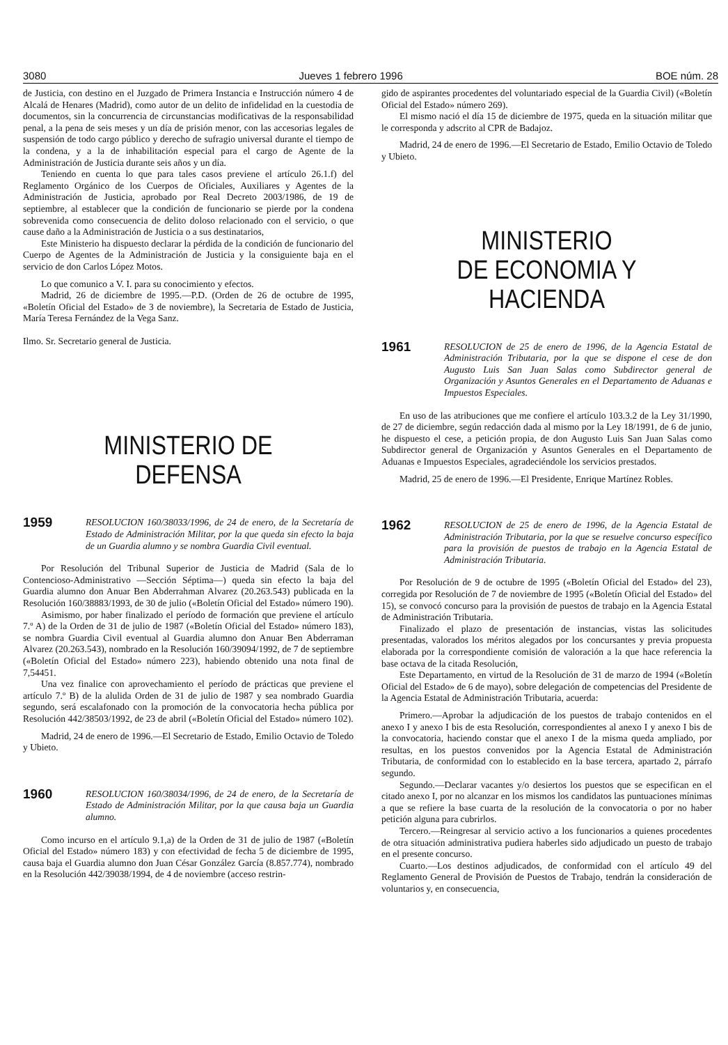3080 Jueves 1 febrero 1996 BOE núm. 28
de Justicia, con destino en el Juzgado de Primera Instancia e Instrucción número 4 de Alcalá de Henares (Madrid), como autor de un delito de infidelidad en la cuestodia de documentos, sin la concurrencia de circunstancias modificativas de la responsabilidad penal, a la pena de seis meses y un día de prisión menor, con las accesorias legales de suspensión de todo cargo público y derecho de sufragio universal durante el tiempo de la condena, y a la de inhabilitación especial para el cargo de Agente de la Administración de Justicia durante seis años y un día.
Teniendo en cuenta lo que para tales casos previene el artículo 26.1.f) del Reglamento Orgánico de los Cuerpos de Oficiales, Auxiliares y Agentes de la Administración de Justicia, aprobado por Real Decreto 2003/1986, de 19 de septiembre, al establecer que la condición de funcionario se pierde por la condena sobrevenida como consecuencia de delito doloso relacionado con el servicio, o que cause daño a la Administración de Justicia o a sus destinatarios,
Este Ministerio ha dispuesto declarar la pérdida de la condición de funcionario del Cuerpo de Agentes de la Administración de Justicia y la consiguiente baja en el servicio de don Carlos López Motos.
Lo que comunico a V. I. para su conocimiento y efectos.
Madrid, 26 de diciembre de 1995.—P.D. (Orden de 26 de octubre de 1995, «Boletín Oficial del Estado» de 3 de noviembre), la Secretaria de Estado de Justicia, María Teresa Fernández de la Vega Sanz.
Ilmo. Sr. Secretario general de Justicia.
MINISTERIO DE DEFENSA
1959
RESOLUCION 160/38033/1996, de 24 de enero, de la Secretaría de Estado de Administración Militar, por la que queda sin efecto la baja de un Guardia alumno y se nombra Guardia Civil eventual.
Por Resolución del Tribunal Superior de Justicia de Madrid (Sala de lo Contencioso-Administrativo —Sección Séptima—) queda sin efecto la baja del Guardia alumno don Anuar Ben Abderrahman Alvarez (20.263.543) publicada en la Resolución 160/38883/1993, de 30 de julio («Boletín Oficial del Estado» número 190).
Asimismo, por haber finalizado el período de formación que previene el artículo 7.º A) de la Orden de 31 de julio de 1987 («Boletín Oficial del Estado» número 183), se nombra Guardia Civil eventual al Guardia alumno don Anuar Ben Abderraman Alvarez (20.263.543), nombrado en la Resolución 160/39094/1992, de 7 de septiembre («Boletín Oficial del Estado» número 223), habiendo obtenido una nota final de 7,54451.
Una vez finalice con aprovechamiento el período de prácticas que previene el artículo 7.º B) de la alulida Orden de 31 de julio de 1987 y sea nombrado Guardia segundo, será escalafonado con la promoción de la convocatoria hecha pública por Resolución 442/38503/1992, de 23 de abril («Boletín Oficial del Estado» número 102).
Madrid, 24 de enero de 1996.—El Secretario de Estado, Emilio Octavio de Toledo y Ubieto.
1960
RESOLUCION 160/38034/1996, de 24 de enero, de la Secretaría de Estado de Administración Militar, por la que causa baja un Guardia alumno.
Como incurso en el artículo 9.1,a) de la Orden de 31 de julio de 1987 («Boletín Oficial del Estado» número 183) y con efectividad de fecha 5 de diciembre de 1995, causa baja el Guardia alumno don Juan César González García (8.857.774), nombrado en la Resolución 442/39038/1994, de 4 de noviembre (acceso restrin-
gido de aspirantes procedentes del voluntariado especial de la Guardia Civil) («Boletín Oficial del Estado» número 269).
El mismo nació el día 15 de diciembre de 1975, queda en la situación militar que le corresponda y adscrito al CPR de Badajoz.
Madrid, 24 de enero de 1996.—El Secretario de Estado, Emilio Octavio de Toledo y Ubieto.
MINISTERIO
DE ECONOMIA Y HACIENDA
1961
RESOLUCION de 25 de enero de 1996, de la Agencia Estatal de Administración Tributaria, por la que se dispone el cese de don Augusto Luis San Juan Salas como Subdirector general de Organización y Asuntos Generales en el Departamento de Aduanas e Impuestos Especiales.
En uso de las atribuciones que me confiere el artículo 103.3.2 de la Ley 31/1990, de 27 de diciembre, según redacción dada al mismo por la Ley 18/1991, de 6 de junio, he dispuesto el cese, a petición propia, de don Augusto Luis San Juan Salas como Subdirector general de Organización y Asuntos Generales en el Departamento de Aduanas e Impuestos Especiales, agradeciéndole los servicios prestados.
Madrid, 25 de enero de 1996.—El Presidente, Enrique Martínez Robles.
1962
RESOLUCION de 25 de enero de 1996, de la Agencia Estatal de Administración Tributaria, por la que se resuelve concurso específico para la provisión de puestos de trabajo en la Agencia Estatal de Administración Tributaria.
Por Resolución de 9 de octubre de 1995 («Boletín Oficial del Estado» del 23), corregida por Resolución de 7 de noviembre de 1995 («Boletín Oficial del Estado» del 15), se convocó concurso para la provisión de puestos de trabajo en la Agencia Estatal de Administración Tributaria.
Finalizado el plazo de presentación de instancias, vistas las solicitudes presentadas, valorados los méritos alegados por los concursantes y previa propuesta elaborada por la correspondiente comisión de valoración a la que hace referencia la base octava de la citada Resolución,
Este Departamento, en virtud de la Resolución de 31 de marzo de 1994 («Boletín Oficial del Estado» de 6 de mayo), sobre delegación de competencias del Presidente de la Agencia Estatal de Administración Tributaria, acuerda:
Primero.—Aprobar la adjudicación de los puestos de trabajo contenidos en el anexo I y anexo I bis de esta Resolución, correspondientes al anexo I y anexo I bis de la convocatoria, haciendo constar que el anexo I de la misma queda ampliado, por resultas, en los puestos convenidos por la Agencia Estatal de Administración Tributaria, de conformidad con lo establecido en la base tercera, apartado 2, párrafo segundo.
Segundo.—Declarar vacantes y/o desiertos los puestos que se especifican en el citado anexo I, por no alcanzar en los mismos los candidatos las puntuaciones mínimas a que se refiere la base cuarta de la resolución de la convocatoria o por no haber petición alguna para cubrirlos.
Tercero.—Reingresar al servicio activo a los funcionarios a quienes procedentes de otra situación administrativa pudiera haberles sido adjudicado un puesto de trabajo en el presente concurso.
Cuarto.—Los destinos adjudicados, de conformidad con el artículo 49 del Reglamento General de Provisión de Puestos de Trabajo, tendrán la consideración de voluntarios y, en consecuencia,